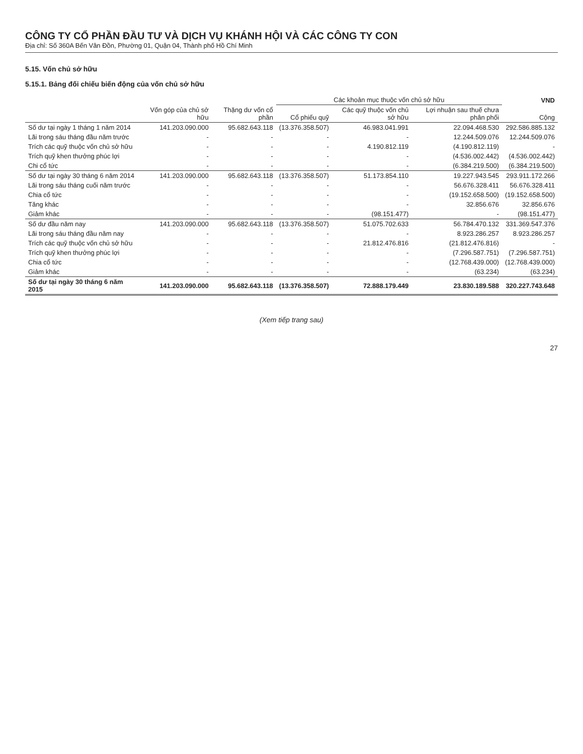CÔNG TY CỔ PHẦN ĐẦU TƯ VÀ DỊCH VỤ KHÁNH HỘI VÀ CÁC CÔNG TY CON
Địa chỉ: Số 360A Bến Vân Đồn, Phường 01, Quận 04, Thành phố Hồ Chí Minh
5.15. Vốn chủ sở hữu
5.15.1. Bảng đối chiếu biến động của vốn chủ sở hữu
| | | | Các khoản mục thuộc vốn chủ sở hữu | | | VND |
| --- | --- | --- | --- | --- | --- | --- |
| | Vốn góp của chủ sở hữu | Thặng dư vốn cổ phần | Cổ phiếu quỹ | Các quỹ thuộc vốn chủ sở hữu | Lợi nhuận sau thuế chưa phân phối | Cộng |
| Số dư tại ngày 1 tháng 1 năm 2014 | 141.203.090.000 | 95.682.643.118 | (13.376.358.507) | 46.983.041.991 | 22.094.468.530 | 292.586.885.132 |
| Lãi trong sáu tháng đầu năm trước | - | - | - | - | 12.244.509.076 | 12.244.509.076 |
| Trích các quỹ thuộc vốn chủ sở hữu | - | - | - | 4.190.812.119 | (4.190.812.119) | - |
| Trích quỹ khen thưởng phúc lợi | - | - | - | - | (4.536.002.442) | (4.536.002.442) |
| Chi cổ tức | - | - | - | - | (6.384.219.500) | (6.384.219.500) |
| Số dư tại ngày 30 tháng 6 năm 2014 | 141.203.090.000 | 95.682.643.118 | (13.376.358.507) | 51.173.854.110 | 19.227.943.545 | 293.911.172.266 |
| Lãi trong sáu tháng cuối năm trước | - | - | - | - | 56.676.328.411 | 56.676.328.411 |
| Chia cổ tức | - | - | - | - | (19.152.658.500) | (19.152.658.500) |
| Tăng khác | - | - | - | - | 32.856.676 | 32.856.676 |
| Giảm khác | - | - | - | (98.151.477) | - | (98.151.477) |
| Số dư đầu năm nay | 141.203.090.000 | 95.682.643.118 | (13.376.358.507) | 51.075.702.633 | 56.784.470.132 | 331.369.547.376 |
| Lãi trong sáu tháng đầu năm nay | - | - | - | - | 8.923.286.257 | 8.923.286.257 |
| Trích các quỹ thuộc vốn chủ sở hữu | - | - | - | 21.812.476.816 | (21.812.476.816) | - |
| Trích quỹ khen thưởng phúc lợi | - | - | - | - | (7.296.587.751) | (7.296.587.751) |
| Chia cổ tức | - | - | - | - | (12.768.439.000) | (12.768.439.000) |
| Giảm khác | - | - | - | - | (63.234) | (63.234) |
| Số dư tại ngày 30 tháng 6 năm 2015 | 141.203.090.000 | 95.682.643.118 | (13.376.358.507) | 72.888.179.449 | 23.830.189.588 | 320.227.743.648 |
(Xem tiếp trang sau)
27